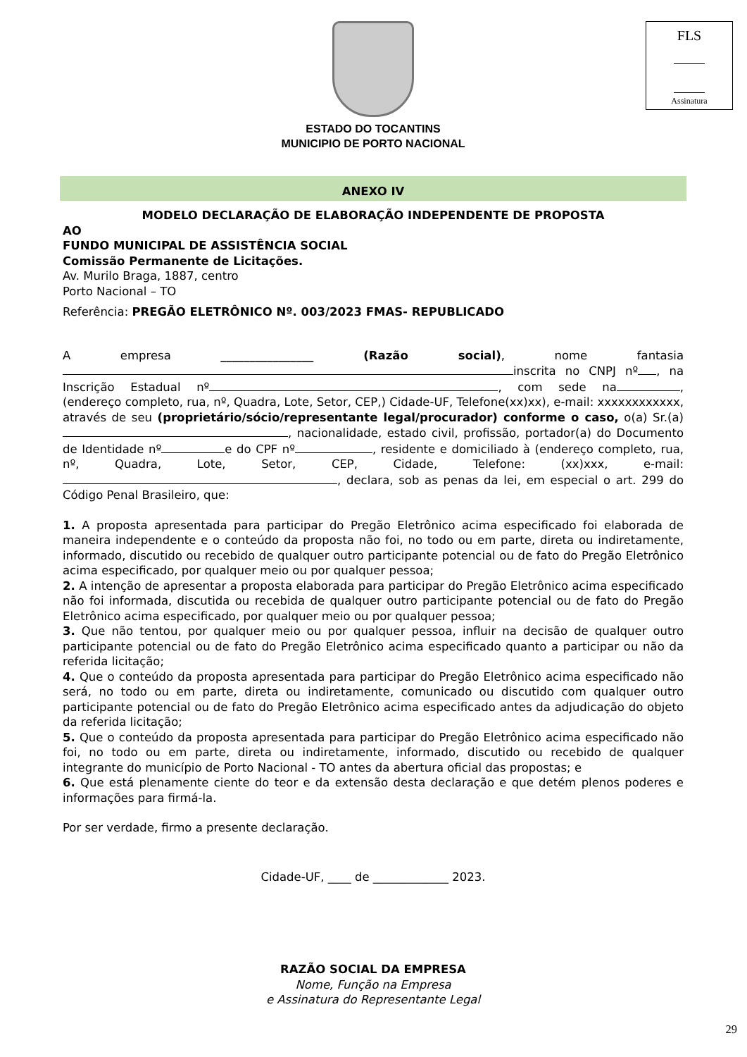FLS
Assinatura
ESTADO DO TOCANTINS
MUNICIPIO DE PORTO NACIONAL
ANEXO IV
MODELO DECLARAÇÃO DE ELABORAÇÃO INDEPENDENTE DE PROPOSTA
AO
FUNDO MUNICIPAL DE ASSISTÊNCIA SOCIAL
Comissão Permanente de Licitações.
Av. Murilo Braga, 1887, centro
Porto Nacional – TO
Referência: PREGÃO ELETRÔNICO Nº. 003/2023 FMAS- REPUBLICADO
A empresa ________________ (Razão social), nome fantasia inscrita no CNPJ nº , na Inscrição Estadual nº , com sede na , (endereço completo, rua, nº, Quadra, Lote, Setor, CEP,) Cidade-UF, Telefone(xx)xx), e-mail: xxxxxxxxxxxx, através de seu (proprietário/sócio/representante legal/procurador) conforme o caso, o(a) Sr.(a) , nacionalidade, estado civil, profissão, portador(a) do Documento de Identidade nº e do CPF nº , residente e domiciliado à (endereço completo, rua, nº, Quadra, Lote, Setor, CEP, Cidade, Telefone: (xx)xxx, e-mail: , declara, sob as penas da lei, em especial o art. 299 do Código Penal Brasileiro, que:
1. A proposta apresentada para participar do Pregão Eletrônico acima especificado foi elaborada de maneira independente e o conteúdo da proposta não foi, no todo ou em parte, direta ou indiretamente, informado, discutido ou recebido de qualquer outro participante potencial ou de fato do Pregão Eletrônico acima especificado, por qualquer meio ou por qualquer pessoa;
2. A intenção de apresentar a proposta elaborada para participar do Pregão Eletrônico acima especificado não foi informada, discutida ou recebida de qualquer outro participante potencial ou de fato do Pregão Eletrônico acima especificado, por qualquer meio ou por qualquer pessoa;
3. Que não tentou, por qualquer meio ou por qualquer pessoa, influir na decisão de qualquer outro participante potencial ou de fato do Pregão Eletrônico acima especificado quanto a participar ou não da referida licitação;
4. Que o conteúdo da proposta apresentada para participar do Pregão Eletrônico acima especificado não será, no todo ou em parte, direta ou indiretamente, comunicado ou discutido com qualquer outro participante potencial ou de fato do Pregão Eletrônico acima especificado antes da adjudicação do objeto da referida licitação;
5. Que o conteúdo da proposta apresentada para participar do Pregão Eletrônico acima especificado não foi, no todo ou em parte, direta ou indiretamente, informado, discutido ou recebido de qualquer integrante do município de Porto Nacional - TO antes da abertura oficial das propostas; e
6. Que está plenamente ciente do teor e da extensão desta declaração e que detém plenos poderes e informações para firmá-la.
Por ser verdade, firmo a presente declaração.
Cidade-UF, ____ de _____________ 2023.
RAZÃO SOCIAL DA EMPRESA
Nome, Função na Empresa
e Assinatura do Representante Legal
29